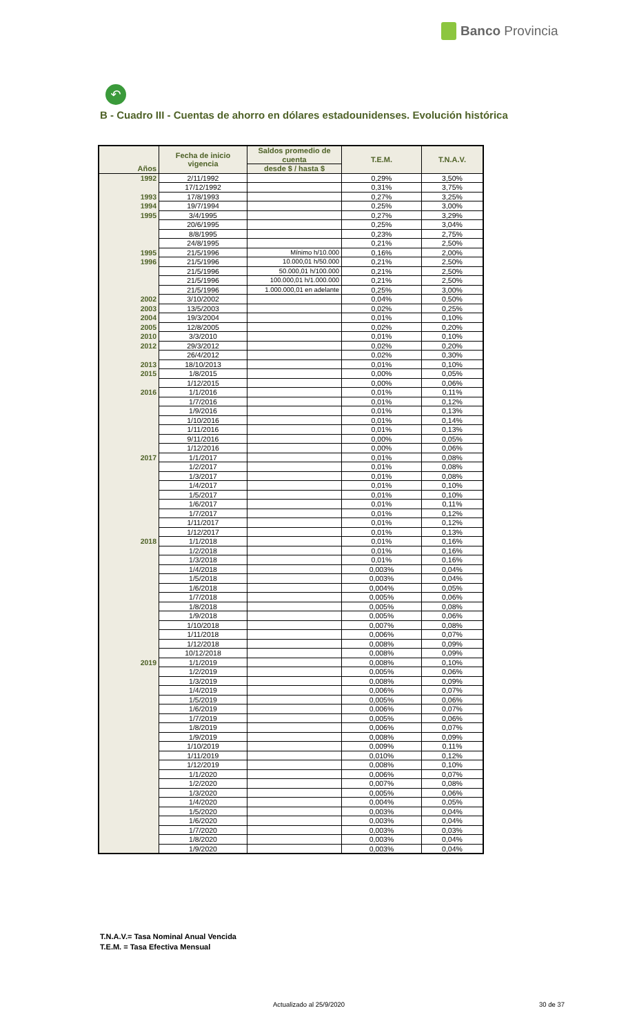Banco Provincia
↶
B - Cuadro III - Cuentas de ahorro en dólares estadounidenses. Evolución histórica
| Años | Fecha de inicio vigencia | Saldos promedio de cuenta | T.E.M. | T.N.A.V. |
| --- | --- | --- | --- | --- |
| | | desde $ / hasta $ | | |
| 1992 | 2/11/1992 | | 0,29% | 3,50% |
| | 17/12/1992 | | 0,31% | 3,75% |
| 1993 | 17/8/1993 | | 0,27% | 3,25% |
| 1994 | 19/7/1994 | | 0,25% | 3,00% |
| 1995 | 3/4/1995 | | 0,27% | 3,29% |
| | 20/6/1995 | | 0,25% | 3,04% |
| | 8/8/1995 | | 0,23% | 2,75% |
| | 24/8/1995 | | 0,21% | 2,50% |
| 1995 | 21/5/1996 | Mínimo h/10.000 | 0,16% | 2,00% |
| 1996 | 21/5/1996 | 10.000,01 h/50.000 | 0,21% | 2,50% |
| | 21/5/1996 | 50.000,01 h/100.000 | 0,21% | 2,50% |
| | 21/5/1996 | 100.000,01 h/1.000.000 | 0,21% | 2,50% |
| | 21/5/1996 | 1.000.000,01 en adelante | 0,25% | 3,00% |
| 2002 | 3/10/2002 | | 0,04% | 0,50% |
| 2003 | 13/5/2003 | | 0,02% | 0,25% |
| 2004 | 19/3/2004 | | 0,01% | 0,10% |
| 2005 | 12/8/2005 | | 0,02% | 0,20% |
| 2010 | 3/3/2010 | | 0,01% | 0,10% |
| 2012 | 29/3/2012 | | 0,02% | 0,20% |
| | 26/4/2012 | | 0,02% | 0,30% |
| 2013 | 18/10/2013 | | 0,01% | 0,10% |
| 2015 | 1/8/2015 | | 0,00% | 0,05% |
| | 1/12/2015 | | 0,00% | 0,06% |
| 2016 | 1/1/2016 | | 0,01% | 0,11% |
| | 1/7/2016 | | 0,01% | 0,12% |
| | 1/9/2016 | | 0,01% | 0,13% |
| | 1/10/2016 | | 0,01% | 0,14% |
| | 1/11/2016 | | 0,01% | 0,13% |
| | 9/11/2016 | | 0,00% | 0,05% |
| | 1/12/2016 | | 0,00% | 0,06% |
| 2017 | 1/1/2017 | | 0,01% | 0,08% |
| | 1/2/2017 | | 0,01% | 0,08% |
| | 1/3/2017 | | 0,01% | 0,08% |
| | 1/4/2017 | | 0,01% | 0,10% |
| | 1/5/2017 | | 0,01% | 0,10% |
| | 1/6/2017 | | 0,01% | 0,11% |
| | 1/7/2017 | | 0,01% | 0,12% |
| | 1/11/2017 | | 0,01% | 0,12% |
| | 1/12/2017 | | 0,01% | 0,13% |
| 2018 | 1/1/2018 | | 0,01% | 0,16% |
| | 1/2/2018 | | 0,01% | 0,16% |
| | 1/3/2018 | | 0,01% | 0,16% |
| | 1/4/2018 | | 0,003% | 0,04% |
| | 1/5/2018 | | 0,003% | 0,04% |
| | 1/6/2018 | | 0,004% | 0,05% |
| | 1/7/2018 | | 0,005% | 0,06% |
| | 1/8/2018 | | 0,005% | 0,08% |
| | 1/9/2018 | | 0,005% | 0,06% |
| | 1/10/2018 | | 0,007% | 0,08% |
| | 1/11/2018 | | 0,006% | 0,07% |
| | 1/12/2018 | | 0,008% | 0,09% |
| | 10/12/2018 | | 0,008% | 0,09% |
| 2019 | 1/1/2019 | | 0,008% | 0,10% |
| | 1/2/2019 | | 0,005% | 0,06% |
| | 1/3/2019 | | 0,008% | 0,09% |
| | 1/4/2019 | | 0,006% | 0,07% |
| | 1/5/2019 | | 0,005% | 0,06% |
| | 1/6/2019 | | 0,006% | 0,07% |
| | 1/7/2019 | | 0,005% | 0,06% |
| | 1/8/2019 | | 0,006% | 0,07% |
| | 1/9/2019 | | 0,008% | 0,09% |
| | 1/10/2019 | | 0,009% | 0,11% |
| | 1/11/2019 | | 0,010% | 0,12% |
| | 1/12/2019 | | 0,008% | 0,10% |
| | 1/1/2020 | | 0,006% | 0,07% |
| | 1/2/2020 | | 0,007% | 0,08% |
| | 1/3/2020 | | 0,005% | 0,06% |
| | 1/4/2020 | | 0,004% | 0,05% |
| | 1/5/2020 | | 0,003% | 0,04% |
| | 1/6/2020 | | 0,003% | 0,04% |
| | 1/7/2020 | | 0,003% | 0,03% |
| | 1/8/2020 | | 0,003% | 0,04% |
| | 1/9/2020 | | 0,003% | 0,04% |
T.N.A.V.= Tasa Nominal Anual Vencida
T.E.M. = Tasa Efectiva Mensual
Actualizado al 25/9/2020 30 de 37